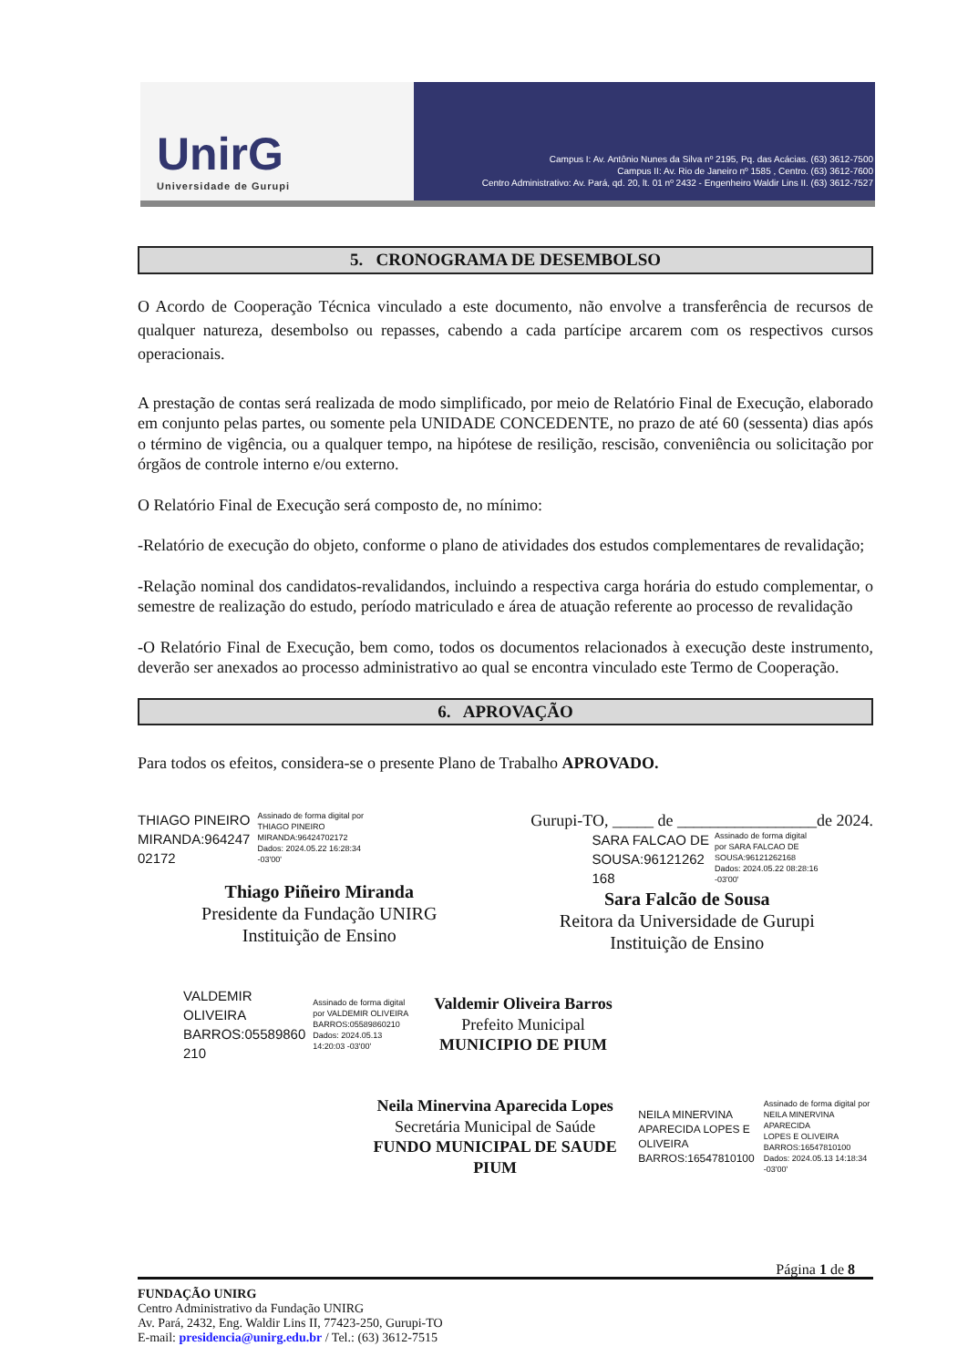UnirG
Universidade de Gurupi
Campus I: Av. Antônio Nunes da Silva nº 2195, Pq. das Acácias. (63) 3612-7500
Campus II: Av. Rio de Janeiro nº 1585 , Centro. (63) 3612-7600
Centro Administrativo: Av. Pará, qd. 20, lt. 01 nº 2432 - Engenheiro Waldir Lins II. (63) 3612-7527
5. CRONOGRAMA DE DESEMBOLSO
O Acordo de Cooperação Técnica vinculado a este documento, não envolve a transferência de recursos de qualquer natureza, desembolso ou repasses, cabendo a cada partícipe arcarem com os respectivos cursos operacionais.
A prestação de contas será realizada de modo simplificado, por meio de Relatório Final de Execução, elaborado em conjunto pelas partes, ou somente pela UNIDADE CONCEDENTE, no prazo de até 60 (sessenta) dias após o término de vigência, ou a qualquer tempo, na hipótese de resilição, rescisão, conveniência ou solicitação por órgãos de controle interno e/ou externo.
O Relatório Final de Execução será composto de, no mínimo:
-Relatório de execução do objeto, conforme o plano de atividades dos estudos complementares de revalidação;
-Relação nominal dos candidatos-revalidandos, incluindo a respectiva carga horária do estudo complementar, o semestre de realização do estudo, período matriculado e área de atuação referente ao processo de revalidação
-O Relatório Final de Execução, bem como, todos os documentos relacionados à execução deste instrumento, deverão ser anexados ao processo administrativo ao qual se encontra vinculado este Termo de Cooperação.
6. APROVAÇÃO
Para todos os efeitos, considera-se o presente Plano de Trabalho APROVADO.
THIAGO PINEIRO
MIRANDA:964247
02172
Assinado de forma digital por
THIAGO PINEIRO
MIRANDA:96424702172
Dados: 2024.05.22 16:28:34
-03'00'
Thiago Piñeiro Miranda
Presidente da Fundação UNIRG
Instituição de Ensino
Gurupi-TO, _____ de _________________de 2024.
SARA FALCAO DE
SOUSA:96121262
168
Assinado de forma digital
por SARA FALCAO DE
SOUSA:96121262168
Dados: 2024.05.22 08:28:16
-03'00'
Sara Falcão de Sousa
Reitora da Universidade de Gurupi
Instituição de Ensino
VALDEMIR
OLIVEIRA
BARROS:05589860
210
Assinado de forma digital
por VALDEMIR OLIVEIRA
BARROS:05589860210
Dados: 2024.05.13
14:20:03 -03'00'
Valdemir Oliveira Barros
Prefeito Municipal
MUNICIPIO DE PIUM
Neila Minervina Aparecida Lopes
Secretária Municipal de Saúde
FUNDO MUNICIPAL DE SAUDE PIUM
NEILA MINERVINA
APARECIDA LOPES E
OLIVEIRA
BARROS:16547810100
Assinado de forma digital por
NEILA MINERVINA APARECIDA
LOPES E OLIVEIRA
BARROS:16547810100
Dados: 2024.05.13 14:18:34
-03'00'
Página 1 de 8
FUNDAÇÃO UNIRG
Centro Administrativo da Fundação UNIRG
Av. Pará, 2432, Eng. Waldir Lins II, 77423-250, Gurupi-TO
E-mail: presidencia@unirg.edu.br / Tel.: (63) 3612-7515